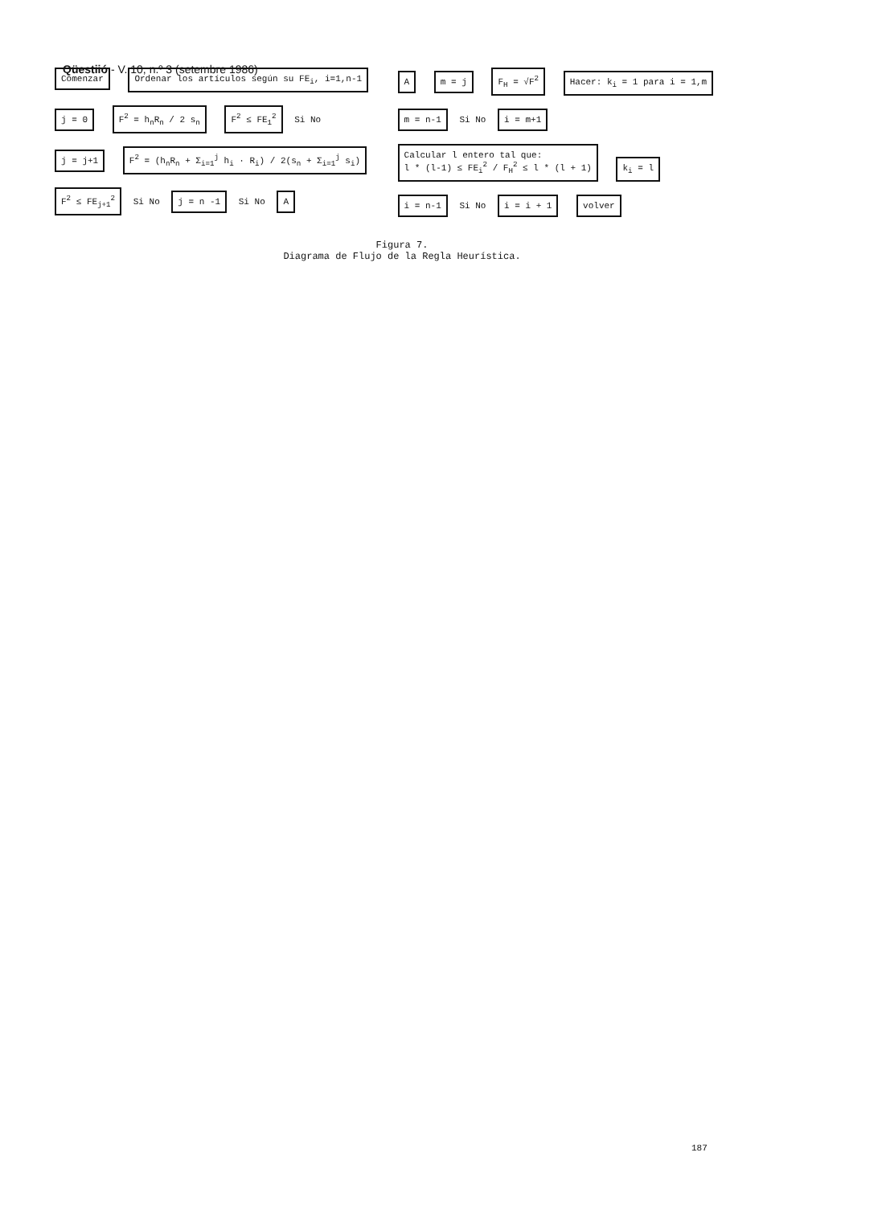Qüestiió - V. 10, n.º 3 (setembre 1986)
Comenzar
Ordenar los artículos según su FE<sub>i</sub>, i=1,n-1
j = 0 F<sup>2</sup> = h<sub>n</sub>R<sub>n</sub> / 2 s<sub>n</sub> F<sup>2</sup> ≤ FE<sub>1</sub><sup>2</sup>
Si No
j = j+1
F<sup>2</sup> = (h<sub>n</sub>R<sub>n</sub> + Σ<sub>i=1</sub><sup>j</sup> h<sub>i</sub> · R<sub>i</sub>) / 2(s<sub>n</sub> + Σ<sub>i=1</sub><sup>j</sup> s<sub>i</sub>)
F<sup>2</sup> ≤ FE<sub>j+1</sub><sup>2</sup>
Si No
j = n -1
Si No
A
A m = j F<sub>H</sub> = √F<sup>2</sup> Hacer: k<sub>i</sub> = 1 para i = 1,m m = n-1
Si No
i = m+1
Calcular l entero tal que:
l * (l-1) ≤ FE<sub>i</sub><sup>2</sup> / F<sub>H</sub><sup>2</sup> ≤ l * (l + 1)
k<sub>i</sub> = l i = n-1
Si No
i = i + 1 volver
Figura 7.
Diagrama de Flujo de la Regla Heurística.
187